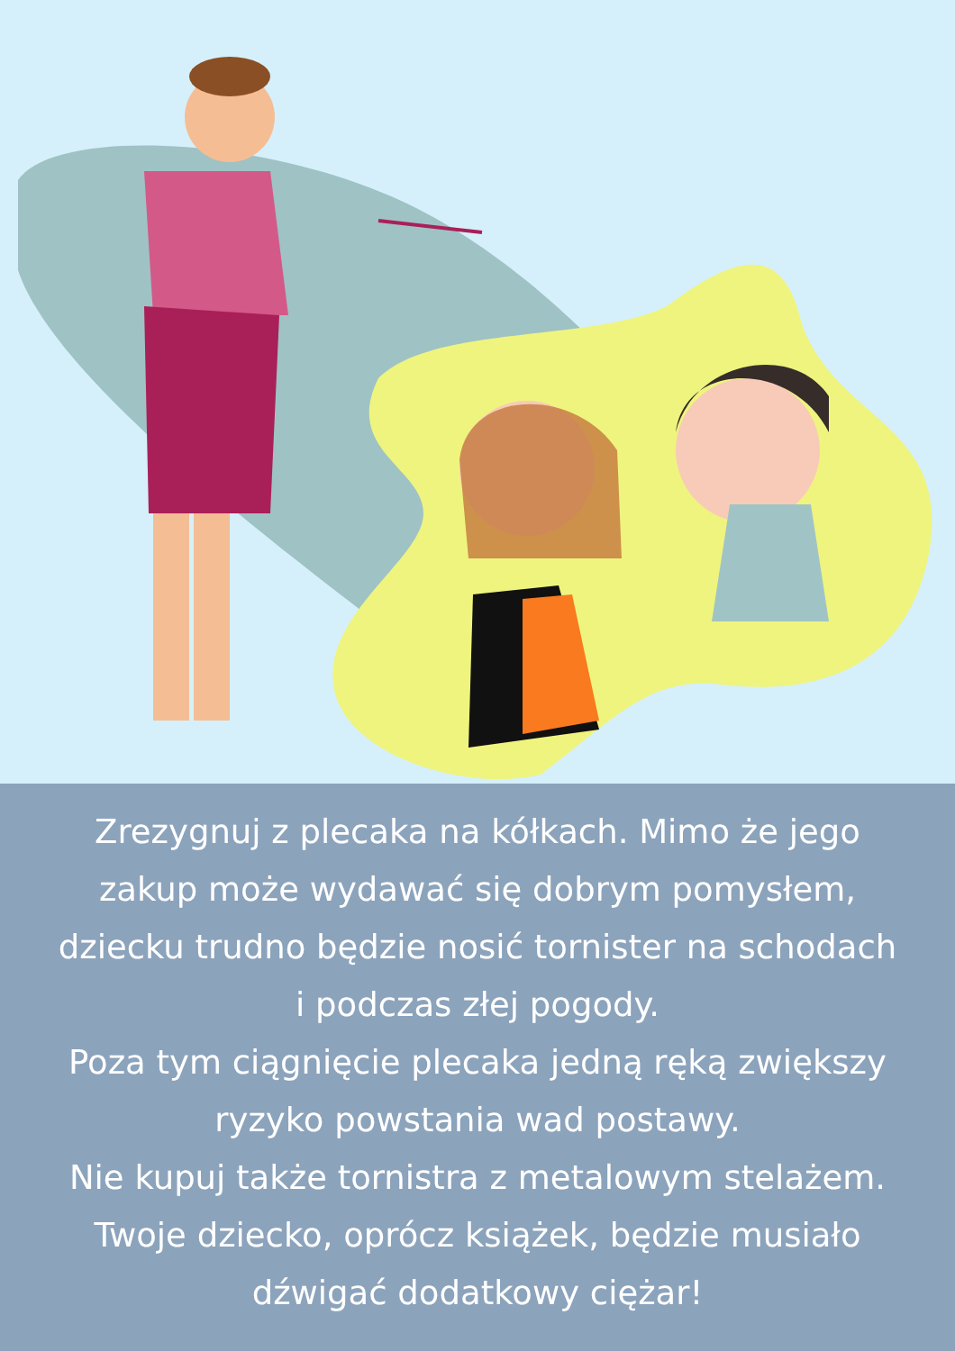Zrezygnuj z plecaka na kółkach. Mimo że jego
zakup może wydawać się dobrym pomysłem,
dziecku trudno będzie nosić tornister na schodach
i podczas złej pogody.
Poza tym ciągnięcie plecaka jedną ręką zwiększy
ryzyko powstania wad postawy.
Nie kupuj także tornistra z metalowym stelażem.
Twoje dziecko, oprócz książek, będzie musiało
dźwigać dodatkowy ciężar!